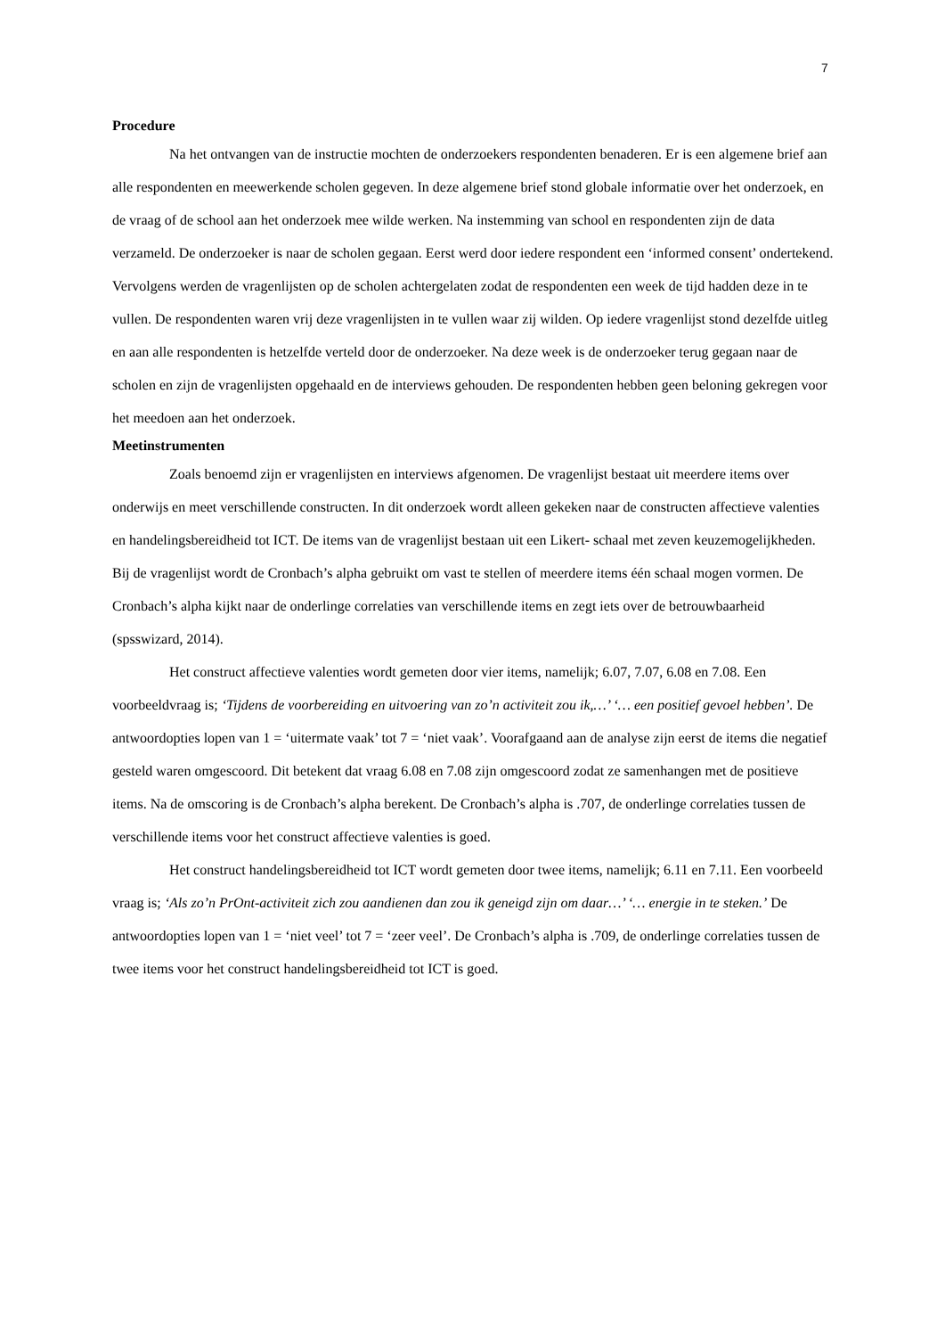7
Procedure
Na het ontvangen van de instructie mochten de onderzoekers respondenten benaderen. Er is een algemene brief aan alle respondenten en meewerkende scholen gegeven. In deze algemene brief stond globale informatie over het onderzoek, en de vraag of de school aan het onderzoek mee wilde werken. Na instemming van school en respondenten zijn de data verzameld. De onderzoeker is naar de scholen gegaan. Eerst werd door iedere respondent een ‘informed consent’ ondertekend. Vervolgens werden de vragenlijsten op de scholen achtergelaten zodat de respondenten een week de tijd hadden deze in te vullen. De respondenten waren vrij deze vragenlijsten in te vullen waar zij wilden. Op iedere vragenlijst stond dezelfde uitleg en aan alle respondenten is hetzelfde verteld door de onderzoeker. Na deze week is de onderzoeker terug gegaan naar de scholen en zijn de vragenlijsten opgehaald en de interviews gehouden. De respondenten hebben geen beloning gekregen voor het meedoen aan het onderzoek.
Meetinstrumenten
Zoals benoemd zijn er vragenlijsten en interviews afgenomen. De vragenlijst bestaat uit meerdere items over onderwijs en meet verschillende constructen. In dit onderzoek wordt alleen gekeken naar de constructen affectieve valenties en handelingsbereidheid tot ICT. De items van de vragenlijst bestaan uit een Likert- schaal met zeven keuzemogelijkheden. Bij de vragenlijst wordt de Cronbach’s alpha gebruikt om vast te stellen of meerdere items één schaal mogen vormen. De Cronbach’s alpha kijkt naar de onderlinge correlaties van verschillende items en zegt iets over de betrouwbaarheid (spsswizard, 2014).
Het construct affectieve valenties wordt gemeten door vier items, namelijk; 6.07, 7.07, 6.08 en 7.08. Een voorbeeldvraag is; ‘Tijdens de voorbereiding en uitvoering van zo’n activiteit zou ik,…’ ‘… een positief gevoel hebben’. De antwoordopties lopen van 1 = ‘uitermate vaak’ tot 7 = ‘niet vaak’. Voorafgaand aan de analyse zijn eerst de items die negatief gesteld waren omgescoord. Dit betekent dat vraag 6.08 en 7.08 zijn omgescoord zodat ze samenhangen met de positieve items. Na de omscoring is de Cronbach’s alpha berekent. De Cronbach’s alpha is .707, de onderlinge correlaties tussen de verschillende items voor het construct affectieve valenties is goed.
Het construct handelingsbereidheid tot ICT wordt gemeten door twee items, namelijk; 6.11 en 7.11. Een voorbeeld vraag is; ‘Als zo’n PrOnt-activiteit zich zou aandienen dan zou ik geneigd zijn om daar…’ ‘… energie in te steken.’ De antwoordopties lopen van 1 = ‘niet veel’ tot 7 = ‘zeer veel’. De Cronbach’s alpha is .709, de onderlinge correlaties tussen de twee items voor het construct handelingsbereidheid tot ICT is goed.